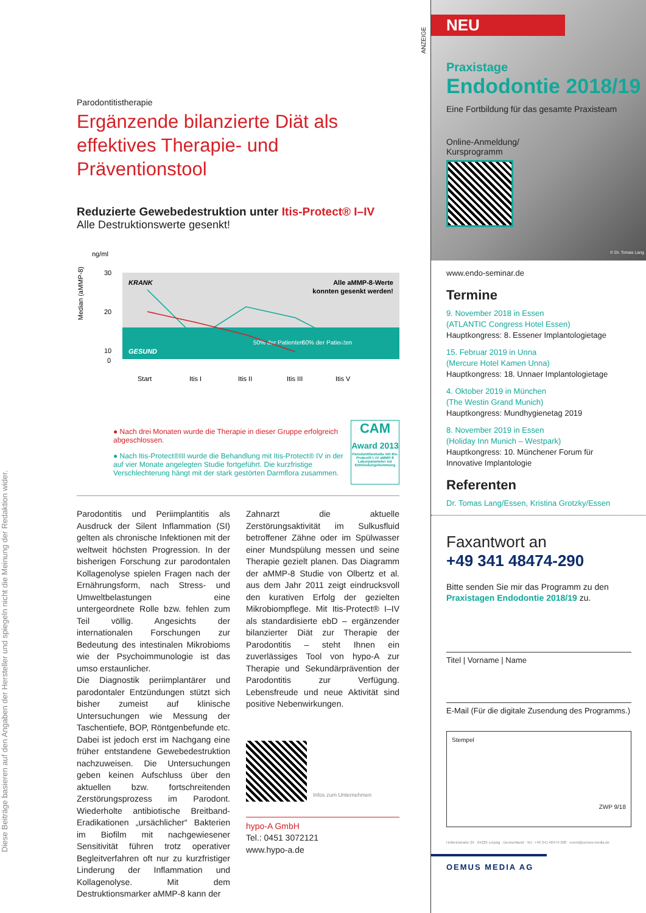Diese Beiträge basieren auf den Angaben der Hersteller und spiegeln nicht die Meinung der Redaktion wider.
Parodontitistherapie
Ergänzende bilanzierte Diät als effektives Therapie- und Präventionstool
Reduzierte Gewebedestruktion unter Itis-Protect® I–IV
Alle Destruktionswerte gesenkt!
ng/ml
KRANK
Alle aMMP-8-Werte
konnten gesenkt werden!
GESUND
50% der Patienten
60% der Patienten
30
20
10
0
Start
Itis I
Itis II
Itis III
Itis V
Median (aMMP-8)
● Nach drei Monaten wurde die Therapie in dieser Gruppe erfolgreich abgeschlossen.
● Nach Itis-Protect®III wurde die Behandlung mit Itis-Protect® IV in der auf vier Monate angelegten Studie fortgeführt. Die kurzfristige Verschlechterung hängt mit der stark gestörten Darmflora zusammen.
CAM
Award 2013
Parodontitisstudie mit Itis-Protect® I–IV aMMP-8 Laborparameter zur Entzündungshemmung
Parodontitis und Periimplantitis als Ausdruck der Silent Inflammation (SI) gelten als chronische Infektionen mit der weltweit höchsten Progression. In der bisherigen Forschung zur parodontalen Kollagenolyse spielen Fragen nach der Ernährungsform, nach Stress- und Umweltbelastungen eine untergeordnete Rolle bzw. fehlen zum Teil völlig. Angesichts der internationalen Forschungen zur Bedeutung des intestinalen Mikrobioms wie der Psychoimmunologie ist das umso erstaunlicher.
Die Diagnostik periimplantärer und parodontaler Entzündungen stützt sich bisher zumeist auf klinische Untersuchungen wie Messung der Taschentiefe, BOP, Röntgenbefunde etc. Dabei ist jedoch erst im Nachgang eine früher entstandene Gewebedestruktion nachzuweisen. Die Untersuchungen geben keinen Aufschluss über den aktuellen bzw. fortschreitenden Zerstörungsprozess im Parodont. Wiederholte antibiotische Breitband-Eradikationen „ursächlicher“ Bakterien im Biofilm mit nachgewiesener Sensitivität führen trotz operativer Begleitverfahren oft nur zu kurzfristiger Linderung der Inflammation und Kollagenolyse. Mit dem Destruktionsmarker aMMP-8 kann der
Zahnarzt die aktuelle Zerstörungsaktivität im Sulkusfluid betroffener Zähne oder im Spülwasser einer Mundspülung messen und seine Therapie gezielt planen. Das Diagramm der aMMP-8 Studie von Olbertz et al. aus dem Jahr 2011 zeigt eindrucksvoll den kurativen Erfolg der gezielten Mikrobiompflege. Mit Itis-Protect® I–IV als standardisierte ebD – ergänzender bilanzierter Diät zur Therapie der Parodontitis – steht Ihnen ein zuverlässiges Tool von hypo-A zur Therapie und Sekundärprävention der Parodontitis zur Verfügung. Lebensfreude und neue Aktivität sind positive Nebenwirkungen.
Infos zum Unternehmen
hypo-A GmbH
Tel.: 0451 3072121
www.hypo-a.de
ANZEIGE
NEU
Praxistage
Endodontie 2018/19
Eine Fortbildung für das gesamte Praxisteam
Online-Anmeldung/
Kursprogramm
© Dr. Tomas Lang
www.endo-seminar.de
Termine
9. November 2018 in Essen
(ATLANTIC Congress Hotel Essen)
Hauptkongress: 8. Essener Implantologietage
15. Februar 2019 in Unna
(Mercure Hotel Kamen Unna)
Hauptkongress: 18. Unnaer Implantologietage
4. Oktober 2019 in München
(The Westin Grand Munich)
Hauptkongress: Mundhygienetag 2019
8. November 2019 in Essen
(Holiday Inn Munich – Westpark)
Hauptkongress: 10. Münchener Forum für Innovative Implantologie
Referenten
Dr. Tomas Lang/Essen, Kristina Grotzky/Essen
Faxantwort an
+49 341 48474-290
Bitte senden Sie mir das Programm zu den Praxistagen Endodontie 2018/19 zu.
Titel | Vorname | Name
E-Mail (Für die digitale Zusendung des Programms.)
Stempel ZWP 9/18
Holbeinstraße 29 · 04229 Leipzig · Deutschland · Tel.: +49 341 48474-308 · event@oemus-media.de
OEMUS MEDIA AG